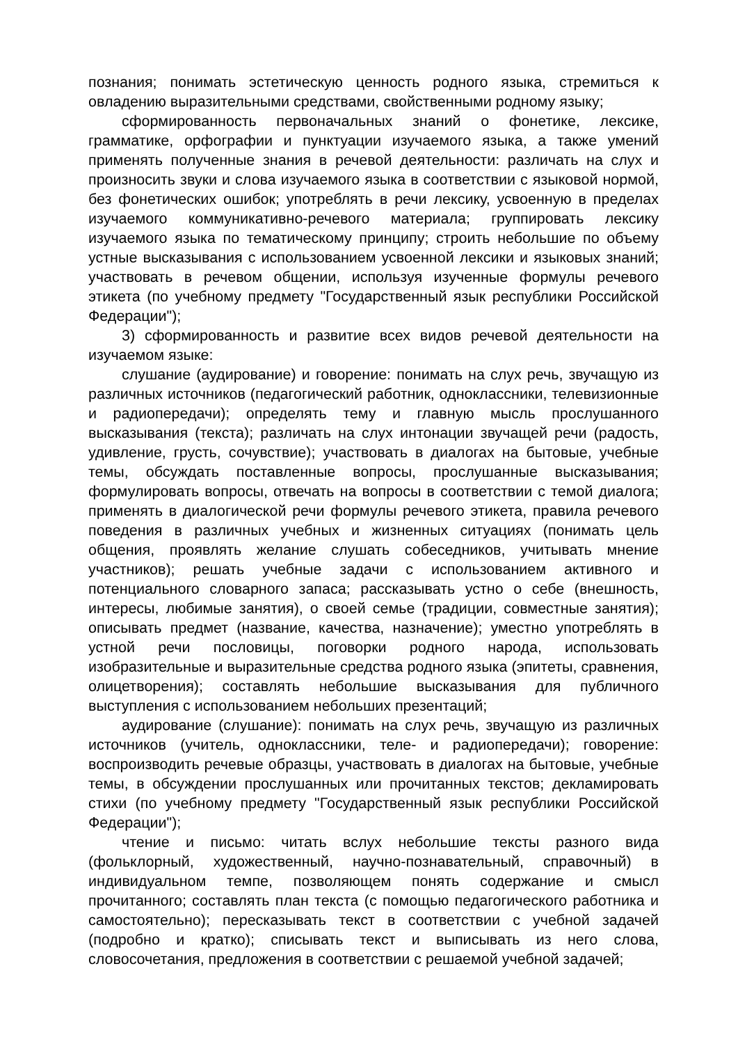познания; понимать эстетическую ценность родного языка, стремиться к овладению выразительными средствами, свойственными родному языку;
сформированность первоначальных знаний о фонетике, лексике, грамматике, орфографии и пунктуации изучаемого языка, а также умений применять полученные знания в речевой деятельности: различать на слух и произносить звуки и слова изучаемого языка в соответствии с языковой нормой, без фонетических ошибок; употреблять в речи лексику, усвоенную в пределах изучаемого коммуникативно-речевого материала; группировать лексику изучаемого языка по тематическому принципу; строить небольшие по объему устные высказывания с использованием усвоенной лексики и языковых знаний; участвовать в речевом общении, используя изученные формулы речевого этикета (по учебному предмету "Государственный язык республики Российской Федерации");
3) сформированность и развитие всех видов речевой деятельности на изучаемом языке:
слушание (аудирование) и говорение: понимать на слух речь, звучащую из различных источников (педагогический работник, одноклассники, телевизионные и радиопередачи); определять тему и главную мысль прослушанного высказывания (текста); различать на слух интонации звучащей речи (радость, удивление, грусть, сочувствие); участвовать в диалогах на бытовые, учебные темы, обсуждать поставленные вопросы, прослушанные высказывания; формулировать вопросы, отвечать на вопросы в соответствии с темой диалога; применять в диалогической речи формулы речевого этикета, правила речевого поведения в различных учебных и жизненных ситуациях (понимать цель общения, проявлять желание слушать собеседников, учитывать мнение участников); решать учебные задачи с использованием активного и потенциального словарного запаса; рассказывать устно о себе (внешность, интересы, любимые занятия), о своей семье (традиции, совместные занятия); описывать предмет (название, качества, назначение); уместно употреблять в устной речи пословицы, поговорки родного народа, использовать изобразительные и выразительные средства родного языка (эпитеты, сравнения, олицетворения); составлять небольшие высказывания для публичного выступления с использованием небольших презентаций;
аудирование (слушание): понимать на слух речь, звучащую из различных источников (учитель, одноклассники, теле- и радиопередачи); говорение: воспроизводить речевые образцы, участвовать в диалогах на бытовые, учебные темы, в обсуждении прослушанных или прочитанных текстов; декламировать стихи (по учебному предмету "Государственный язык республики Российской Федерации");
чтение и письмо: читать вслух небольшие тексты разного вида (фольклорный, художественный, научно-познавательный, справочный) в индивидуальном темпе, позволяющем понять содержание и смысл прочитанного; составлять план текста (с помощью педагогического работника и самостоятельно); пересказывать текст в соответствии с учебной задачей (подробно и кратко); списывать текст и выписывать из него слова, словосочетания, предложения в соответствии с решаемой учебной задачей;